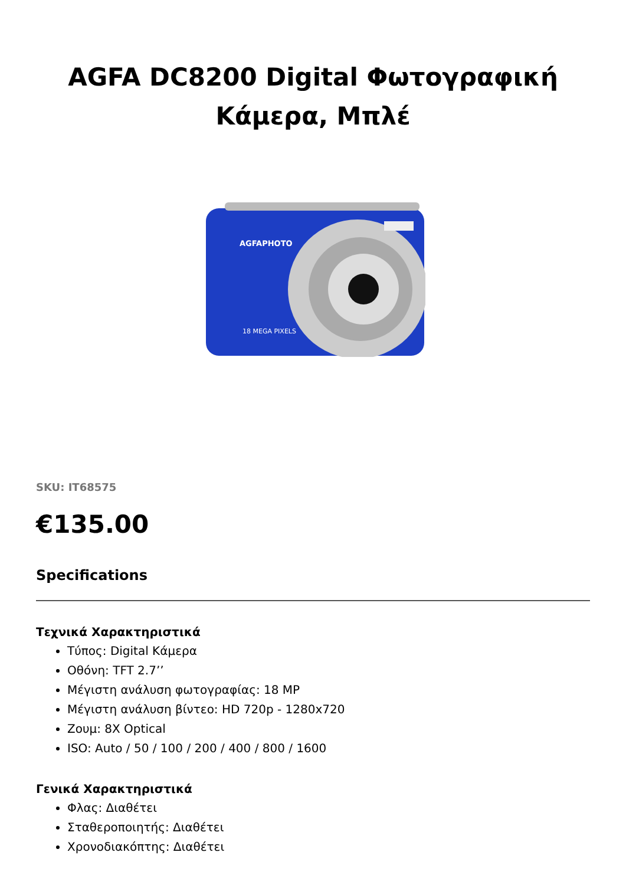AGFA DC8200 Digital Φωτογραφική Κάμερα, Μπλέ
AGFAPHOTO
18 MEGA PIXELS
SKU: IT68575
€135.00
Specifications
Τεχνικά Χαρακτηριστικά
Τύπος: Digital Κάμερα
Οθόνη: TFT 2.7’’
Μέγιστη ανάλυση φωτογραφίας: 18 MP
Μέγιστη ανάλυση βίντεο: HD 720p - 1280x720
Ζουμ: 8X Optical
ISO: Auto / 50 / 100 / 200 / 400 / 800 / 1600
Γενικά Χαρακτηριστικά
Φλας: Διαθέτει
Σταθεροποιητής: Διαθέτει
Χρονοδιακόπτης: Διαθέτει